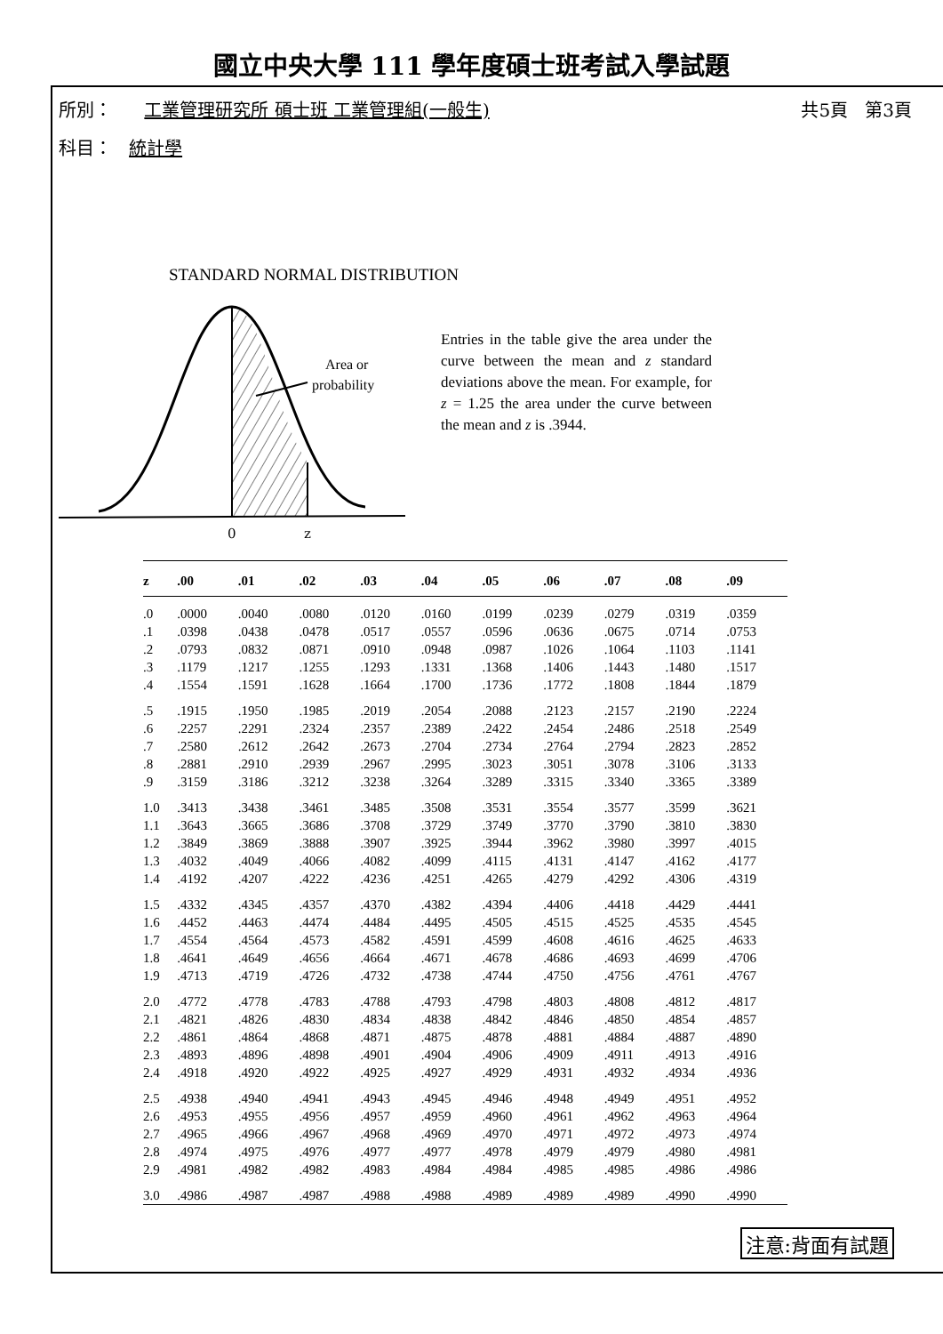國立中央大學 111 學年度碩士班考試入學試題
所別： 工業管理研究所 碩士班 工業管理組(一般生) 共5頁 第3頁
科目： 統計學
STANDARD NORMAL DISTRIBUTION
Area or
probability
0
z
Entries in the table give the area under the curve between the mean and z standard deviations above the mean. For example, for z = 1.25 the area under the curve between the mean and z is .3944.
| z | .00 | .01 | .02 | .03 | .04 | .05 | .06 | .07 | .08 | .09 |
| --- | --- | --- | --- | --- | --- | --- | --- | --- | --- | --- |
| .0 | .0000 | .0040 | .0080 | .0120 | .0160 | .0199 | .0239 | .0279 | .0319 | .0359 |
| .1 | .0398 | .0438 | .0478 | .0517 | .0557 | .0596 | .0636 | .0675 | .0714 | .0753 |
| .2 | .0793 | .0832 | .0871 | .0910 | .0948 | .0987 | .1026 | .1064 | .1103 | .1141 |
| .3 | .1179 | .1217 | .1255 | .1293 | .1331 | .1368 | .1406 | .1443 | .1480 | .1517 |
| .4 | .1554 | .1591 | .1628 | .1664 | .1700 | .1736 | .1772 | .1808 | .1844 | .1879 |
| .5 | .1915 | .1950 | .1985 | .2019 | .2054 | .2088 | .2123 | .2157 | .2190 | .2224 |
| .6 | .2257 | .2291 | .2324 | .2357 | .2389 | .2422 | .2454 | .2486 | .2518 | .2549 |
| .7 | .2580 | .2612 | .2642 | .2673 | .2704 | .2734 | .2764 | .2794 | .2823 | .2852 |
| .8 | .2881 | .2910 | .2939 | .2967 | .2995 | .3023 | .3051 | .3078 | .3106 | .3133 |
| .9 | .3159 | .3186 | .3212 | .3238 | .3264 | .3289 | .3315 | .3340 | .3365 | .3389 |
| 1.0 | .3413 | .3438 | .3461 | .3485 | .3508 | .3531 | .3554 | .3577 | .3599 | .3621 |
| 1.1 | .3643 | .3665 | .3686 | .3708 | .3729 | .3749 | .3770 | .3790 | .3810 | .3830 |
| 1.2 | .3849 | .3869 | .3888 | .3907 | .3925 | .3944 | .3962 | .3980 | .3997 | .4015 |
| 1.3 | .4032 | .4049 | .4066 | .4082 | .4099 | .4115 | .4131 | .4147 | .4162 | .4177 |
| 1.4 | .4192 | .4207 | .4222 | .4236 | .4251 | .4265 | .4279 | .4292 | .4306 | .4319 |
| 1.5 | .4332 | .4345 | .4357 | .4370 | .4382 | .4394 | .4406 | .4418 | .4429 | .4441 |
| 1.6 | .4452 | .4463 | .4474 | .4484 | .4495 | .4505 | .4515 | .4525 | .4535 | .4545 |
| 1.7 | .4554 | .4564 | .4573 | .4582 | .4591 | .4599 | .4608 | .4616 | .4625 | .4633 |
| 1.8 | .4641 | .4649 | .4656 | .4664 | .4671 | .4678 | .4686 | .4693 | .4699 | .4706 |
| 1.9 | .4713 | .4719 | .4726 | .4732 | .4738 | .4744 | .4750 | .4756 | .4761 | .4767 |
| 2.0 | .4772 | .4778 | .4783 | .4788 | .4793 | .4798 | .4803 | .4808 | .4812 | .4817 |
| 2.1 | .4821 | .4826 | .4830 | .4834 | .4838 | .4842 | .4846 | .4850 | .4854 | .4857 |
| 2.2 | .4861 | .4864 | .4868 | .4871 | .4875 | .4878 | .4881 | .4884 | .4887 | .4890 |
| 2.3 | .4893 | .4896 | .4898 | .4901 | .4904 | .4906 | .4909 | .4911 | .4913 | .4916 |
| 2.4 | .4918 | .4920 | .4922 | .4925 | .4927 | .4929 | .4931 | .4932 | .4934 | .4936 |
| 2.5 | .4938 | .4940 | .4941 | .4943 | .4945 | .4946 | .4948 | .4949 | .4951 | .4952 |
| 2.6 | .4953 | .4955 | .4956 | .4957 | .4959 | .4960 | .4961 | .4962 | .4963 | .4964 |
| 2.7 | .4965 | .4966 | .4967 | .4968 | .4969 | .4970 | .4971 | .4972 | .4973 | .4974 |
| 2.8 | .4974 | .4975 | .4976 | .4977 | .4977 | .4978 | .4979 | .4979 | .4980 | .4981 |
| 2.9 | .4981 | .4982 | .4982 | .4983 | .4984 | .4984 | .4985 | .4985 | .4986 | .4986 |
| 3.0 | .4986 | .4987 | .4987 | .4988 | .4988 | .4989 | .4989 | .4989 | .4990 | .4990 |
注意:背面有試題